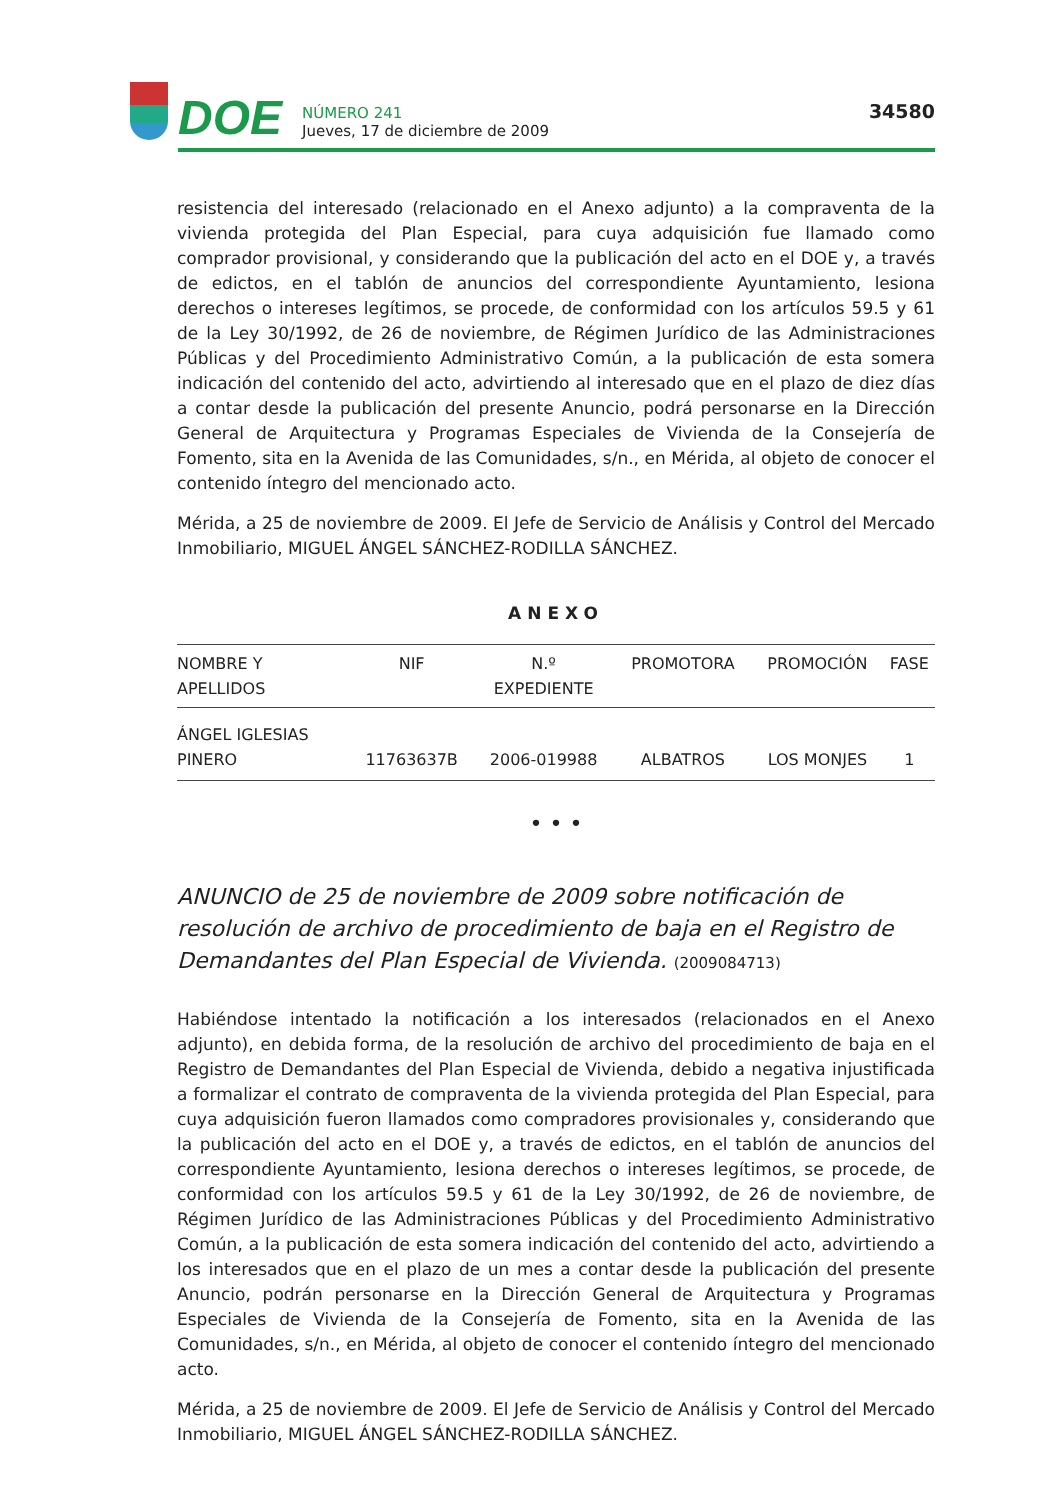DOE
NÚMERO 241
Jueves, 17 de diciembre de 2009
34580
resistencia del interesado (relacionado en el Anexo adjunto) a la compraventa de la vivienda protegida del Plan Especial, para cuya adquisición fue llamado como comprador provisional, y considerando que la publicación del acto en el DOE y, a través de edictos, en el tablón de anuncios del correspondiente Ayuntamiento, lesiona derechos o intereses legítimos, se procede, de conformidad con los artículos 59.5 y 61 de la Ley 30/1992, de 26 de noviembre, de Régimen Jurídico de las Administraciones Públicas y del Procedimiento Administrativo Común, a la publicación de esta somera indicación del contenido del acto, advirtiendo al interesado que en el plazo de diez días a contar desde la publicación del presente Anuncio, podrá personarse en la Dirección General de Arquitectura y Programas Especiales de Vivienda de la Consejería de Fomento, sita en la Avenida de las Comunidades, s/n., en Mérida, al objeto de conocer el contenido íntegro del mencionado acto.
Mérida, a 25 de noviembre de 2009. El Jefe de Servicio de Análisis y Control del Mercado Inmobiliario, MIGUEL ÁNGEL SÁNCHEZ-RODILLA SÁNCHEZ.
ANEXO
| NOMBRE Y APELLIDOS | NIF | N.º EXPEDIENTE | PROMOTORA | PROMOCIÓN | FASE |
| --- | --- | --- | --- | --- | --- |
| ÁNGEL IGLESIAS PINERO | 11763637B | 2006-019988 | ALBATROS | LOS MONJES | 1 |
• • •
ANUNCIO de 25 de noviembre de 2009 sobre notificación de resolución de archivo de procedimiento de baja en el Registro de Demandantes del Plan Especial de Vivienda. (2009084713)
Habiéndose intentado la notificación a los interesados (relacionados en el Anexo adjunto), en debida forma, de la resolución de archivo del procedimiento de baja en el Registro de Demandantes del Plan Especial de Vivienda, debido a negativa injustificada a formalizar el contrato de compraventa de la vivienda protegida del Plan Especial, para cuya adquisición fueron llamados como compradores provisionales y, considerando que la publicación del acto en el DOE y, a través de edictos, en el tablón de anuncios del correspondiente Ayuntamiento, lesiona derechos o intereses legítimos, se procede, de conformidad con los artículos 59.5 y 61 de la Ley 30/1992, de 26 de noviembre, de Régimen Jurídico de las Administraciones Públicas y del Procedimiento Administrativo Común, a la publicación de esta somera indicación del contenido del acto, advirtiendo a los interesados que en el plazo de un mes a contar desde la publicación del presente Anuncio, podrán personarse en la Dirección General de Arquitectura y Programas Especiales de Vivienda de la Consejería de Fomento, sita en la Avenida de las Comunidades, s/n., en Mérida, al objeto de conocer el contenido íntegro del mencionado acto.
Mérida, a 25 de noviembre de 2009. El Jefe de Servicio de Análisis y Control del Mercado Inmobiliario, MIGUEL ÁNGEL SÁNCHEZ-RODILLA SÁNCHEZ.